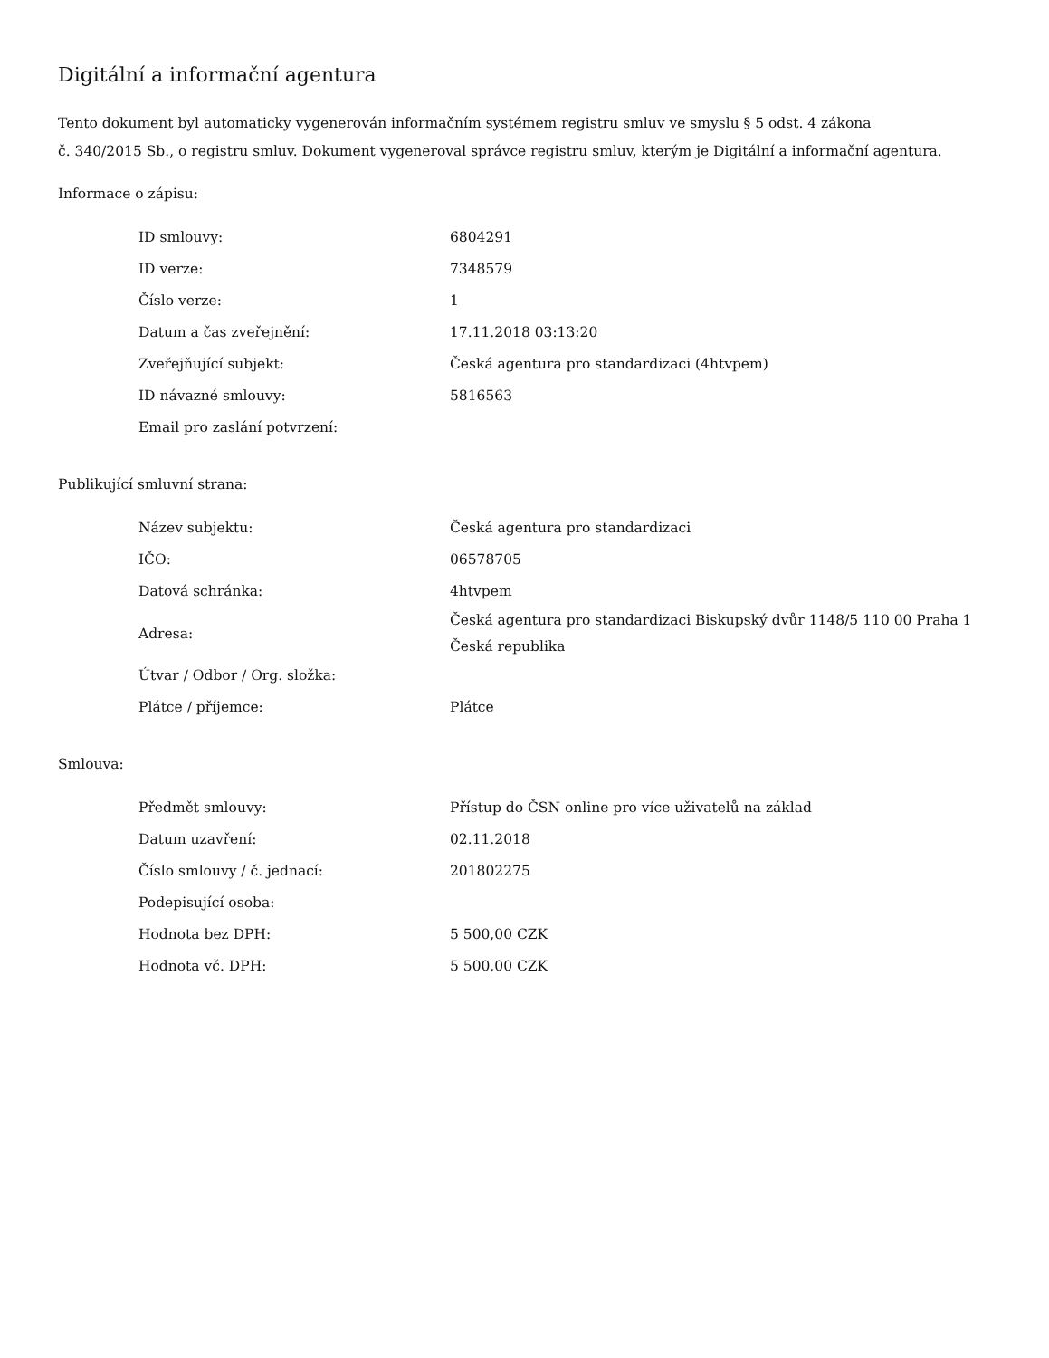Digitální a informační agentura
Tento dokument byl automaticky vygenerován informačním systémem registru smluv ve smyslu § 5 odst. 4 zákona
č. 340/2015 Sb., o registru smluv. Dokument vygeneroval správce registru smluv, kterým je Digitální a informační agentura.
Informace o zápisu:
| ID smlouvy: | 6804291 |
| ID verze: | 7348579 |
| Číslo verze: | 1 |
| Datum a čas zveřejnění: | 17.11.2018 03:13:20 |
| Zveřejňující subjekt: | Česká agentura pro standardizaci (4htvpem) |
| ID návazné smlouvy: | 5816563 |
| Email pro zaslání potvrzení: | |
Publikující smluvní strana:
| Název subjektu: | Česká agentura pro standardizaci |
| IČO: | 06578705 |
| Datová schránka: | 4htvpem |
| Adresa: | Česká agentura pro standardizaci Biskupský dvůr 1148/5 110 00 Praha 1 Česká republika |
| Útvar / Odbor / Org. složka: | |
| Plátce / příjemce: | Plátce |
Smlouva:
| Předmět smlouvy: | Přístup do ČSN online pro více uživatelů na základ |
| Datum uzavření: | 02.11.2018 |
| Číslo smlouvy / č. jednací: | 201802275 |
| Podepisující osoba: | |
| Hodnota bez DPH: | 5 500,00 CZK |
| Hodnota vč. DPH: | 5 500,00 CZK |